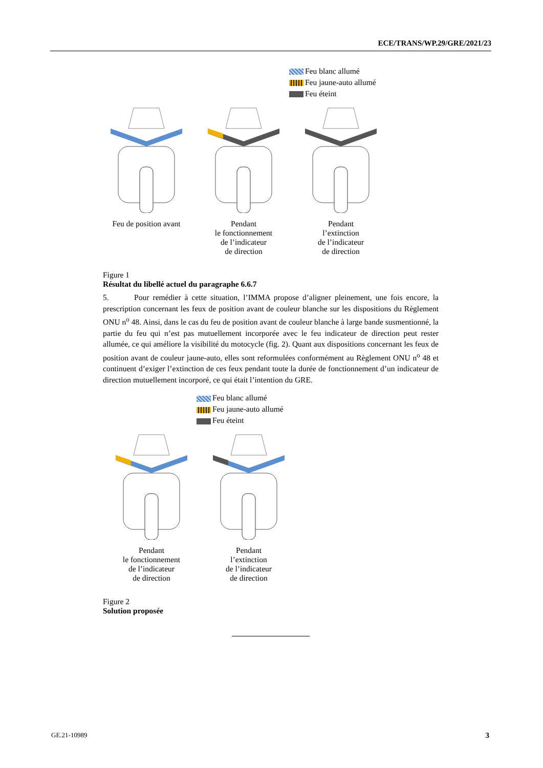ECE/TRANS/WP.29/GRE/2021/23
Feu blanc allumé
Feu jaune-auto allumé
Feu éteint
Feu de position avant
Pendant
le fonctionnement
de l’indicateur
de direction
Pendant
l’extinction
de l’indicateur
de direction
Figure 1
Résultat du libellé actuel du paragraphe 6.6.7
5. Pour remédier à cette situation, l’IMMA propose d’aligner pleinement, une fois encore, la prescription concernant les feux de position avant de couleur blanche sur les dispositions du Règlement ONU n<sup>o</sup> 48. Ainsi, dans le cas du feu de position avant de couleur blanche à large bande susmentionné, la partie du feu qui n’est pas mutuellement incorporée avec le feu indicateur de direction peut rester allumée, ce qui améliore la visibilité du motocycle (fig. 2). Quant aux dispositions concernant les feux de position avant de couleur jaune-auto, elles sont reformulées conformément au Règlement ONU n<sup>o</sup> 48 et continuent d’exiger l’extinction de ces feux pendant toute la durée de fonctionnement d’un indicateur de direction mutuellement incorporé, ce qui était l’intention du GRE.
Feu blanc allumé
Feu jaune-auto allumé
Feu éteint
Pendant
le fonctionnement
de l’indicateur
de direction
Pendant
l’extinction
de l’indicateur
de direction
Figure 2
Solution proposée
GE.21-10989 3